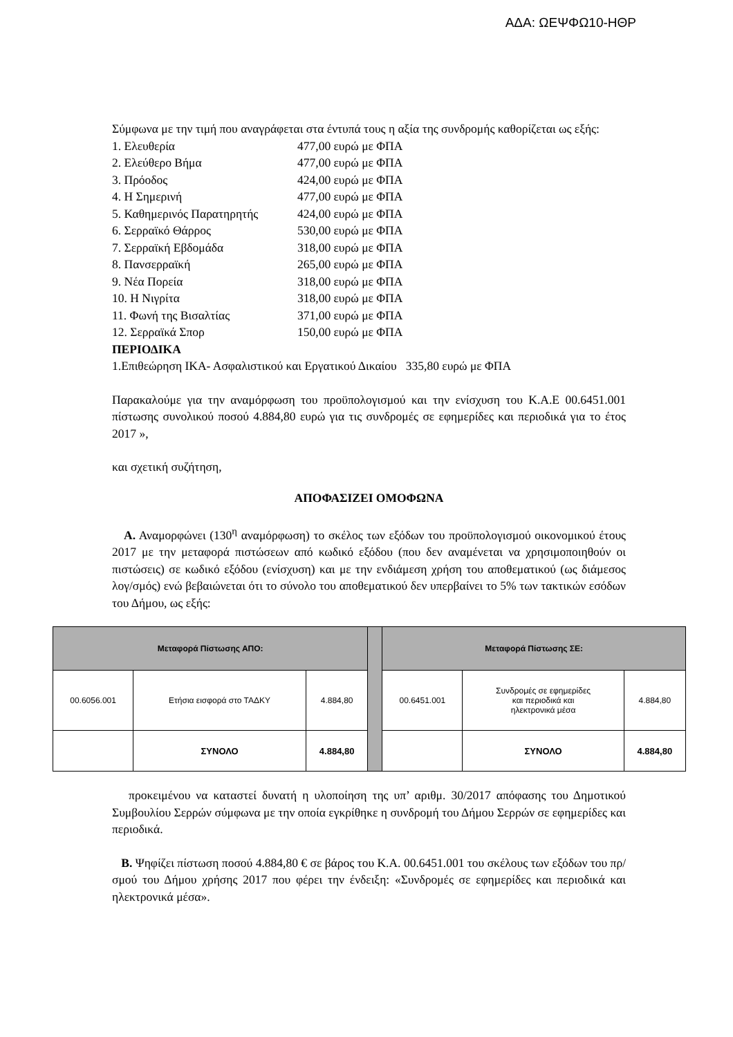ΑΔΑ: ΩΕΨΦΩ10-ΗΘΡ
Σύμφωνα με την τιμή που αναγράφεται στα έντυπά τους η αξία της συνδρομής καθορίζεται ως εξής:
1. Ελευθερία 477,00 ευρώ με ΦΠΑ
2. Ελεύθερο Βήμα 477,00 ευρώ με ΦΠΑ
3. Πρόοδος 424,00 ευρώ με ΦΠΑ
4. Η Σημερινή 477,00 ευρώ με ΦΠΑ
5. Καθημερινός Παρατηρητής 424,00 ευρώ με ΦΠΑ
6. Σερραϊκό Θάρρος 530,00 ευρώ με ΦΠΑ
7. Σερραϊκή Εβδομάδα 318,00 ευρώ με ΦΠΑ
8. Πανσερραϊκή 265,00 ευρώ με ΦΠΑ
9. Νέα Πορεία 318,00 ευρώ με ΦΠΑ
10. Η Νιγρίτα 318,00 ευρώ με ΦΠΑ
11. Φωνή της Βισαλτίας 371,00 ευρώ με ΦΠΑ
12. Σερραϊκά Σπορ 150,00 ευρώ με ΦΠΑ
ΠΕΡΙΟΔΙΚΑ
1.Επιθεώρηση ΙΚΑ- Ασφαλιστικού και Εργατικού Δικαίου 335,80 ευρώ με ΦΠΑ
Παρακαλούμε για την αναμόρφωση του προϋπολογισμού και την ενίσχυση του Κ.Α.Ε 00.6451.001 πίστωσης συνολικού ποσού 4.884,80 ευρώ για τις συνδρομές σε εφημερίδες και περιοδικά για το έτος 2017 »,
και σχετική συζήτηση,
ΑΠΟΦΑΣΙΖΕΙ ΟΜΟΦΩΝΑ
Α. Αναμορφώνει (130<sup>η</sup> αναμόρφωση) το σκέλος των εξόδων του προϋπολογισμού οικονομικού έτους 2017 με την μεταφορά πιστώσεων από κωδικό εξόδου (που δεν αναμένεται να χρησιμοποιηθούν οι πιστώσεις) σε κωδικό εξόδου (ενίσχυση) και με την ενδιάμεση χρήση του αποθεματικού (ως διάμεσος λογ/σμός) ενώ βεβαιώνεται ότι το σύνολο του αποθεματικού δεν υπερβαίνει το 5% των τακτικών εσόδων του Δήμου, ως εξής:
| Μεταφορά Πίστωσης ΑΠΟ: | | | | Μεταφορά Πίστωσης ΣΕ: | | |
| 00.6056.001 | Ετήσια εισφορά στο ΤΑΔΚΥ | 4.884,80 | | 00.6451.001 | Συνδρομές σε εφημερίδες και περιοδικά και ηλεκτρονικά μέσα | 4.884,80 |
| | ΣΥΝΟΛΟ | 4.884,80 | | | ΣΥΝΟΛΟ | 4.884,80 |
προκειμένου να καταστεί δυνατή η υλοποίηση της υπ’ αριθμ. 30/2017 απόφασης του Δημοτικού Συμβουλίου Σερρών σύμφωνα με την οποία εγκρίθηκε η συνδρομή του Δήμου Σερρών σε εφημερίδες και περιοδικά.
Β. Ψηφίζει πίστωση ποσού 4.884,80 € σε βάρος του Κ.Α. 00.6451.001 του σκέλους των εξόδων του πρ/σμού του Δήμου χρήσης 2017 που φέρει την ένδειξη: «Συνδρομές σε εφημερίδες και περιοδικά και ηλεκτρονικά μέσα».